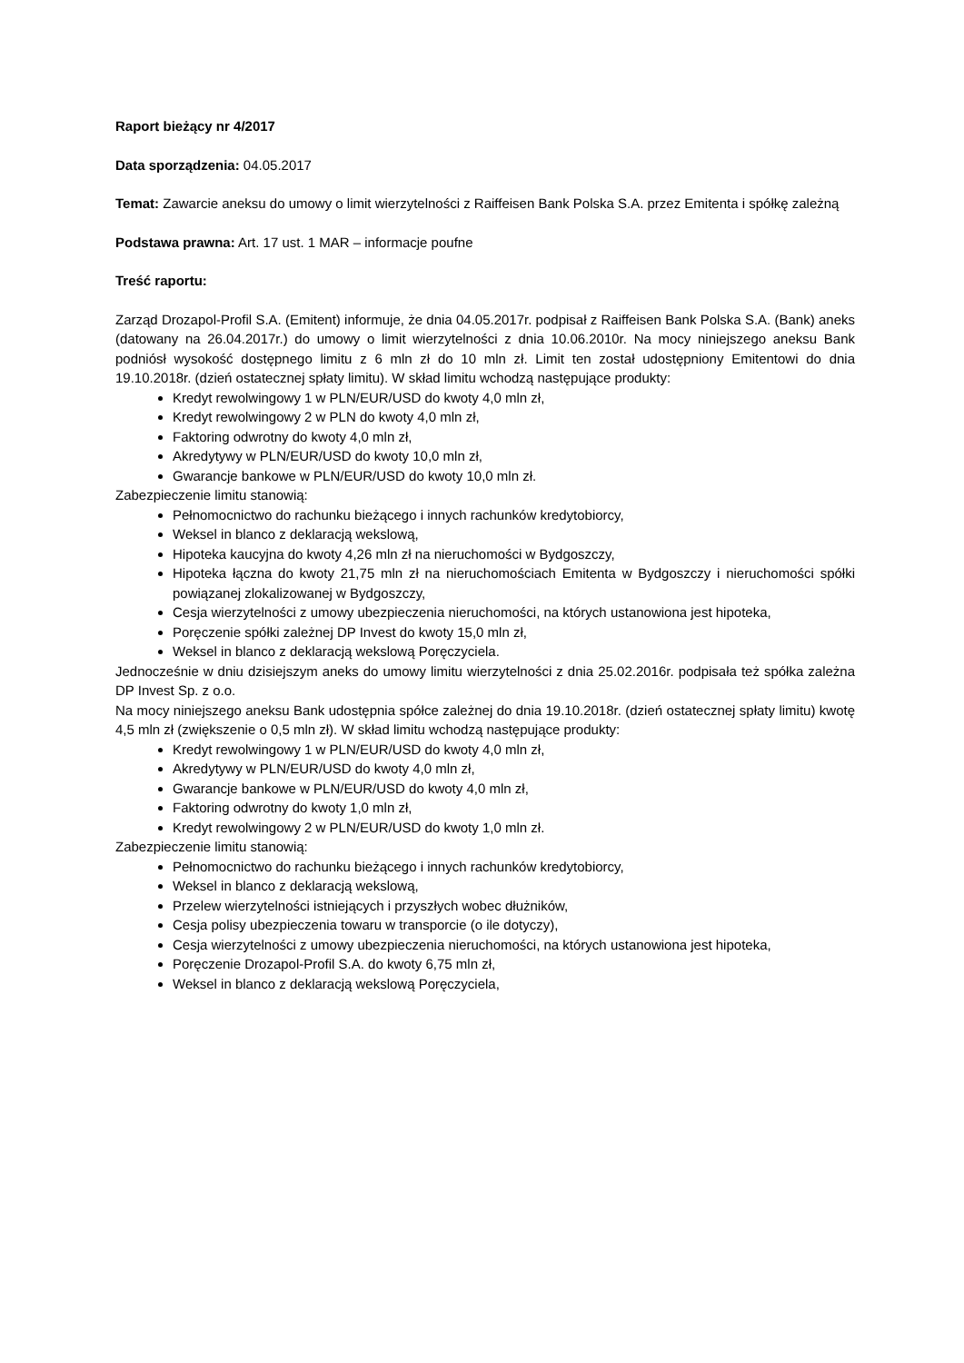Raport bieżący nr 4/2017
Data sporządzenia: 04.05.2017
Temat: Zawarcie aneksu do umowy o limit wierzytelności z Raiffeisen Bank Polska S.A. przez Emitenta i spółkę zależną
Podstawa prawna: Art. 17 ust. 1 MAR – informacje poufne
Treść raportu:
Zarząd Drozapol-Profil S.A. (Emitent) informuje, że dnia 04.05.2017r. podpisał z Raiffeisen Bank Polska S.A. (Bank) aneks (datowany na 26.04.2017r.) do umowy o limit wierzytelności z dnia 10.06.2010r. Na mocy niniejszego aneksu Bank podniósł wysokość dostępnego limitu z 6 mln zł do 10 mln zł. Limit ten został udostępniony Emitentowi do dnia 19.10.2018r. (dzień ostatecznej spłaty limitu). W skład limitu wchodzą następujące produkty:
Kredyt rewolwingowy 1 w PLN/EUR/USD do kwoty 4,0 mln zł,
Kredyt rewolwingowy 2 w PLN do kwoty 4,0 mln zł,
Faktoring odwrotny do kwoty 4,0 mln zł,
Akredytywy w PLN/EUR/USD do kwoty 10,0 mln zł,
Gwarancje bankowe w PLN/EUR/USD do kwoty 10,0 mln zł.
Zabezpieczenie limitu stanowią:
Pełnomocnictwo do rachunku bieżącego i innych rachunków kredytobiorcy,
Weksel in blanco z deklaracją wekslową,
Hipoteka kaucyjna do kwoty 4,26 mln zł na nieruchomości w Bydgoszczy,
Hipoteka łączna do kwoty 21,75 mln zł na nieruchomościach Emitenta w Bydgoszczy i nieruchomości spółki powiązanej zlokalizowanej w Bydgoszczy,
Cesja wierzytelności z umowy ubezpieczenia nieruchomości, na których ustanowiona jest hipoteka,
Poręczenie spółki zależnej DP Invest do kwoty 15,0 mln zł,
Weksel in blanco z deklaracją wekslową Poręczyciela.
Jednocześnie w dniu dzisiejszym aneks do umowy limitu wierzytelności z dnia 25.02.2016r. podpisała też spółka zależna DP Invest Sp. z o.o.
Na mocy niniejszego aneksu Bank udostępnia spółce zależnej do dnia 19.10.2018r. (dzień ostatecznej spłaty limitu) kwotę 4,5 mln zł (zwiększenie o 0,5 mln zł). W skład limitu wchodzą następujące produkty:
Kredyt rewolwingowy 1 w PLN/EUR/USD do kwoty 4,0 mln zł,
Akredytywy w PLN/EUR/USD do kwoty 4,0 mln zł,
Gwarancje bankowe w PLN/EUR/USD do kwoty 4,0 mln zł,
Faktoring odwrotny do kwoty 1,0 mln zł,
Kredyt rewolwingowy 2 w PLN/EUR/USD do kwoty 1,0 mln zł.
Zabezpieczenie limitu stanowią:
Pełnomocnictwo do rachunku bieżącego i innych rachunków kredytobiorcy,
Weksel in blanco z deklaracją wekslową,
Przelew wierzytelności istniejących i przyszłych wobec dłużników,
Cesja polisy ubezpieczenia towaru w transporcie (o ile dotyczy),
Cesja wierzytelności z umowy ubezpieczenia nieruchomości, na których ustanowiona jest hipoteka,
Poręczenie Drozapol-Profil S.A. do kwoty 6,75 mln zł,
Weksel in blanco z deklaracją wekslową Poręczyciela,